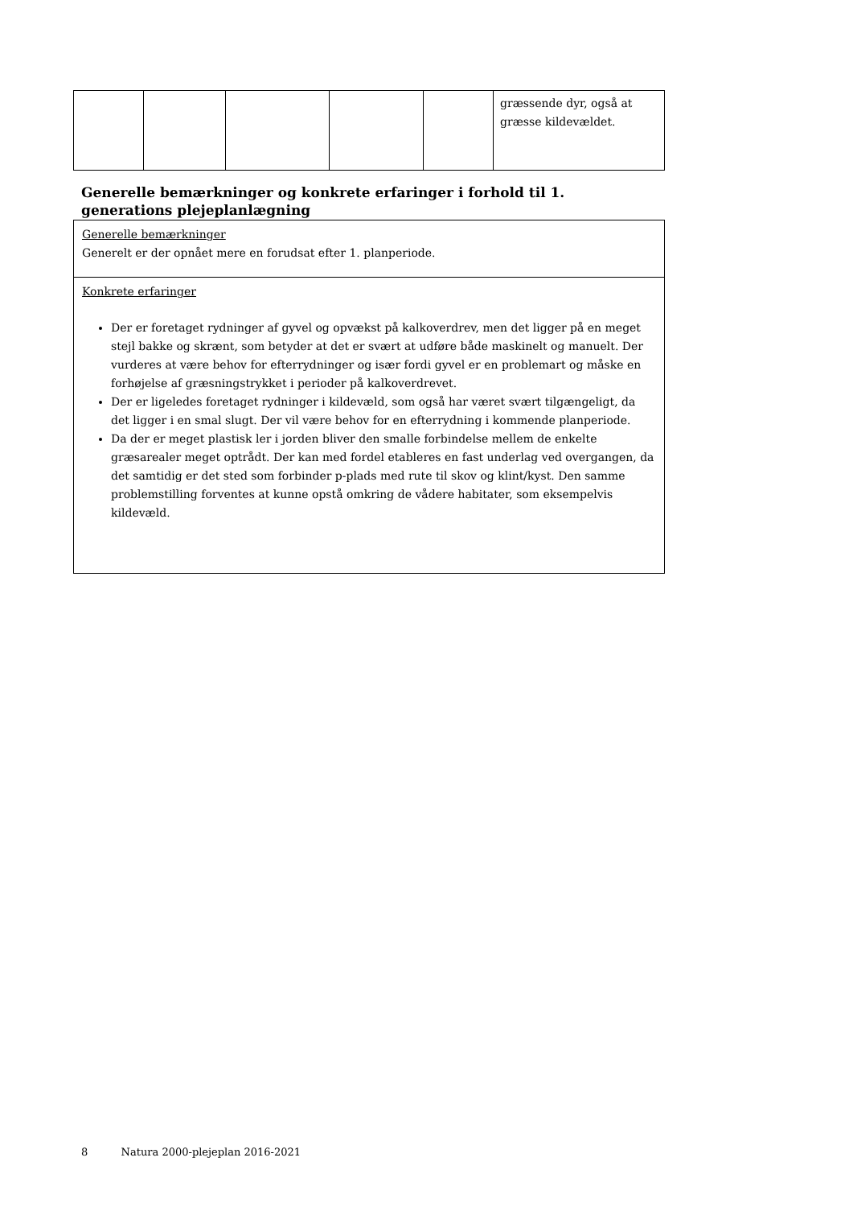| | | | | | græssende dyr, også at græsse kildevældet. |
Generelle bemærkninger og konkrete erfaringer i forhold til 1. generations plejeplanlægning
| Generelle bemærkninger Generelt er der opnået mere en forudsat efter 1. planperiode. |
| Konkrete erfaringer Der er foretaget rydninger af gyvel og opvækst på kalkoverdrev, men det ligger på en meget stejl bakke og skrænt, som betyder at det er svært at udføre både maskinelt og manuelt. Der vurderes at være behov for efterrydninger og især fordi gyvel er en problemart og måske en forhøjelse af græsningstrykket i perioder på kalkoverdrevet. Der er ligeledes foretaget rydninger i kildevæld, som også har været svært tilgængeligt, da det ligger i en smal slugt. Der vil være behov for en efterrydning i kommende planperiode. Da der er meget plastisk ler i jorden bliver den smalle forbindelse mellem de enkelte græsarealer meget optrådt. Der kan med fordel etableres en fast underlag ved overgangen, da det samtidig er det sted som forbinder p-plads med rute til skov og klint/kyst. Den samme problemstilling forventes at kunne opstå omkring de vådere habitater, som eksempelvis kildevæld. |
8 Natura 2000-plejeplan 2016-2021